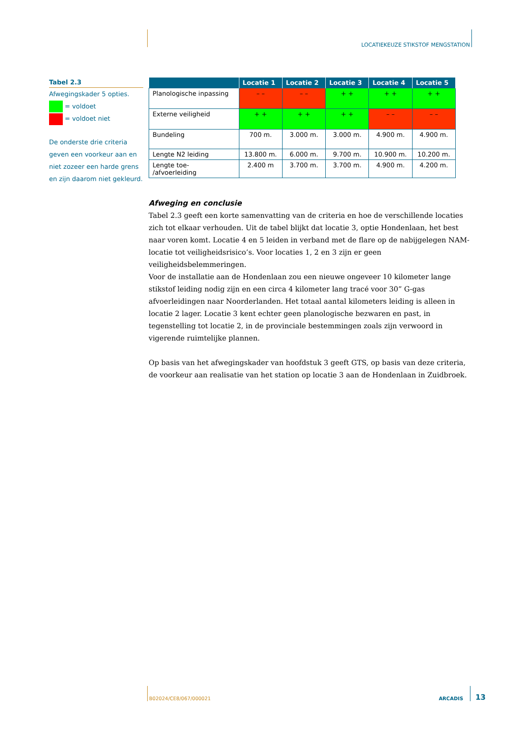LOCATIEKEUZE STIKSTOF MENGSTATION
Tabel 2.3
Afwegingskader 5 opties.
= voldoet
= voldoet niet
De onderste drie criteria geven een voorkeur aan en niet zozeer een harde grens en zijn daarom niet gekleurd.
| | Locatie 1 | Locatie 2 | Locatie 3 | Locatie 4 | Locatie 5 |
| --- | --- | --- | --- | --- | --- |
| Planologische inpassing | – – | – – | + + | + + | + + |
| Externe veiligheid | + + | + + | + + | – – | – – |
| Bundeling | 700 m. | 3.000 m. | 3.000 m. | 4.900 m. | 4.900 m. |
| Lengte N2 leiding | 13.800 m. | 6.000 m. | 9.700 m. | 10.900 m. | 10.200 m. |
| Lengte toe- /afvoerleiding | 2.400 m | 3.700 m. | 3.700 m. | 4.900 m. | 4.200 m. |
Afweging en conclusie
Tabel 2.3 geeft een korte samenvatting van de criteria en hoe de verschillende locaties zich tot elkaar verhouden. Uit de tabel blijkt dat locatie 3, optie Hondenlaan, het best naar voren komt. Locatie 4 en 5 leiden in verband met de flare op de nabijgelegen NAM-locatie tot veiligheidsrisico’s. Voor locaties 1, 2 en 3 zijn er geen veiligheidsbelemmeringen.
Voor de installatie aan de Hondenlaan zou een nieuwe ongeveer 10 kilometer lange stikstof leiding nodig zijn en een circa 4 kilometer lang tracé voor 30” G-gas afvoerleidingen naar Noorderlanden. Het totaal aantal kilometers leiding is alleen in locatie 2 lager. Locatie 3 kent echter geen planologische bezwaren en past, in tegenstelling tot locatie 2, in de provinciale bestemmingen zoals zijn verwoord in vigerende ruimtelijke plannen.
Op basis van het afwegingskader van hoofdstuk 3 geeft GTS, op basis van deze criteria, de voorkeur aan realisatie van het station op locatie 3 aan de Hondenlaan in Zuidbroek.
B02024/CE8/067/000021 ARCADIS
13